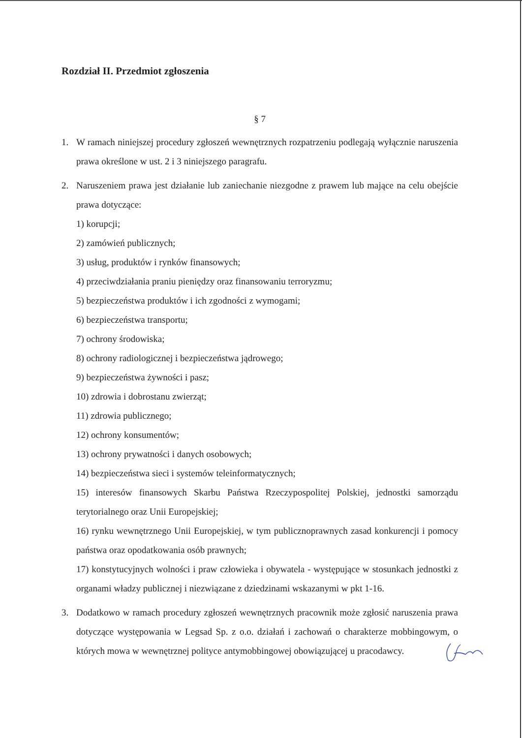Rozdział II. Przedmiot zgłoszenia
§ 7
1. W ramach niniejszej procedury zgłoszeń wewnętrznych rozpatrzeniu podlegają wyłącznie naruszenia prawa określone w ust. 2 i 3 niniejszego paragrafu.
2. Naruszeniem prawa jest działanie lub zaniechanie niezgodne z prawem lub mające na celu obejście prawa dotyczące:
1) korupcji;
2) zamówień publicznych;
3) usług, produktów i rynków finansowych;
4) przeciwdziałania praniu pieniędzy oraz finansowaniu terroryzmu;
5) bezpieczeństwa produktów i ich zgodności z wymogami;
6) bezpieczeństwa transportu;
7) ochrony środowiska;
8) ochrony radiologicznej i bezpieczeństwa jądrowego;
9) bezpieczeństwa żywności i pasz;
10) zdrowia i dobrostanu zwierząt;
11) zdrowia publicznego;
12) ochrony konsumentów;
13) ochrony prywatności i danych osobowych;
14) bezpieczeństwa sieci i systemów teleinformatycznych;
15) interesów finansowych Skarbu Państwa Rzeczypospolitej Polskiej, jednostki samorządu terytorialnego oraz Unii Europejskiej;
16) rynku wewnętrznego Unii Europejskiej, w tym publicznoprawnych zasad konkurencji i pomocy państwa oraz opodatkowania osób prawnych;
17) konstytucyjnych wolności i praw człowieka i obywatela - występujące w stosunkach jednostki z organami władzy publicznej i niezwiązane z dziedzinami wskazanymi w pkt 1-16.
3. Dodatkowo w ramach procedury zgłoszeń wewnętrznych pracownik może zgłosić naruszenia prawa dotyczące występowania w Legsad Sp. z o.o. działań i zachowań o charakterze mobbingowym, o których mowa w wewnętrznej polityce antymobbingowej obowiązującej u pracodawcy.